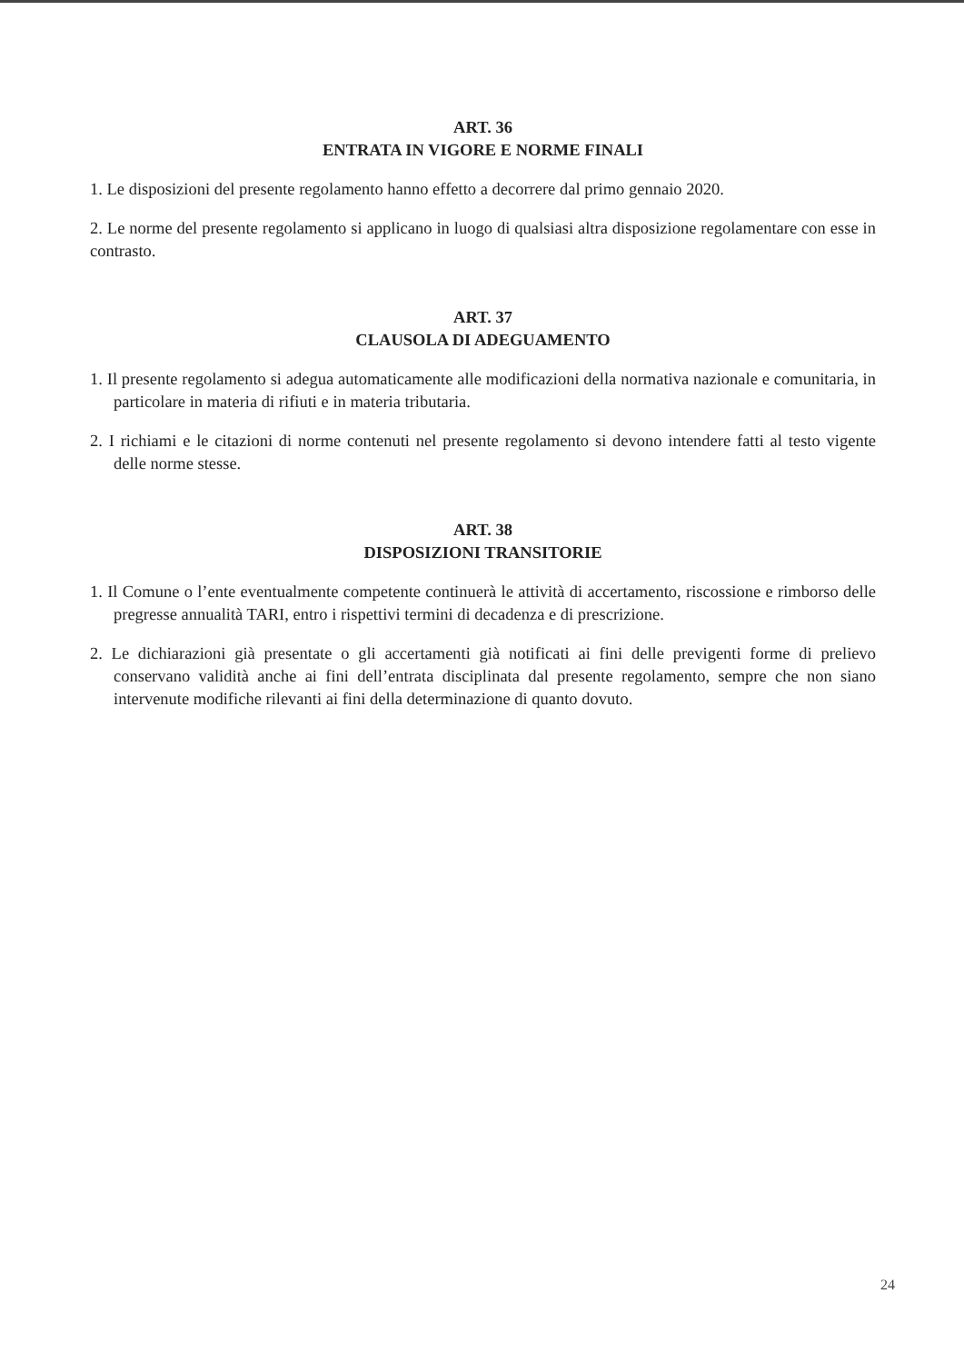ART. 36
ENTRATA IN VIGORE E NORME FINALI
1. Le disposizioni del presente regolamento hanno effetto a decorrere dal primo gennaio 2020.
2. Le norme del presente regolamento si applicano in luogo di qualsiasi altra disposizione regolamentare con esse in contrasto.
ART. 37
CLAUSOLA DI ADEGUAMENTO
1. Il presente regolamento si adegua automaticamente alle modificazioni della normativa nazionale e comunitaria, in particolare in materia di rifiuti e in materia tributaria.
2. I richiami e le citazioni di norme contenuti nel presente regolamento si devono intendere fatti al testo vigente delle norme stesse.
ART. 38
DISPOSIZIONI TRANSITORIE
1. Il Comune o l’ente eventualmente competente continuerà le attività di accertamento, riscossione e rimborso delle pregresse annualità TARI, entro i rispettivi termini di decadenza e di prescrizione.
2. Le dichiarazioni già presentate o gli accertamenti già notificati ai fini delle previgenti forme di prelievo conservano validità anche ai fini dell’entrata disciplinata dal presente regolamento, sempre che non siano intervenute modifiche rilevanti ai fini della determinazione di quanto dovuto.
24